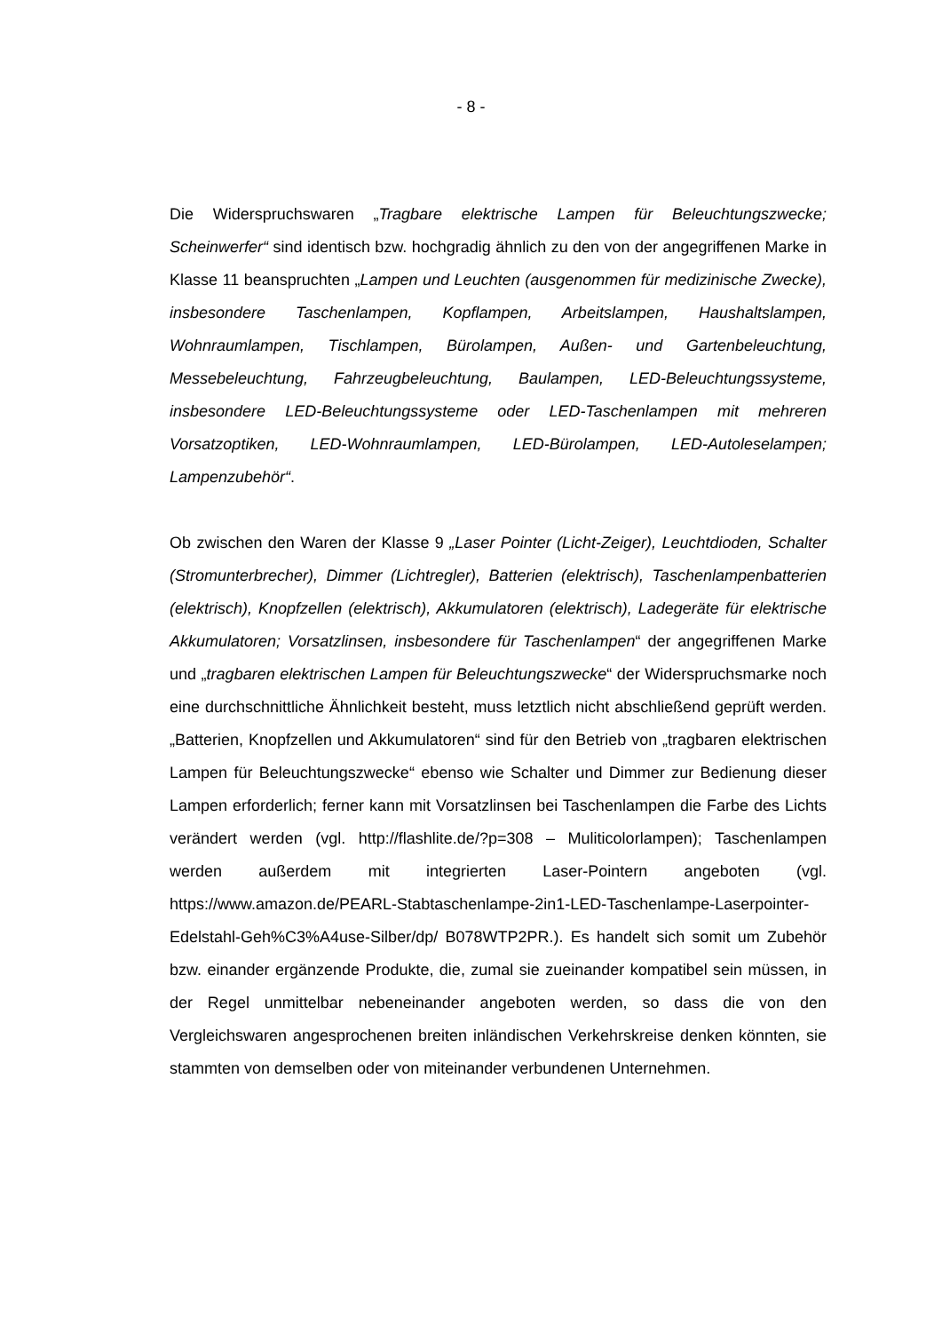- 8 -
Die Widerspruchswaren „Tragbare elektrische Lampen für Beleuchtungszwe­cke; Scheinwerfer“ sind identisch bzw. hochgradig ähnlich zu den von der an­gegriffenen Marke in Klasse 11 beanspruchten „Lampen und Leuchten (aus­genommen für medizinische Zwecke), insbesondere Taschenlampen, Kopf­lampen, Arbeitslampen, Haushaltslampen, Wohnraumlampen, Tischlampen, Bürolampen, Außen- und Gartenbeleuchtung, Messebeleuchtung, Fahrzeug­beleuchtung, Baulampen, LED-Beleuchtungssysteme, insbesondere LED-Be­leuchtungssysteme oder LED-Taschenlampen mit mehreren Vorsatzoptiken, LED-Wohnraumlampen, LED-Bürolampen, LED-Autoleselampen; Lampenzu­behör“.
Ob zwischen den Waren der Klasse 9 „Laser Pointer (Licht-Zeiger), Leuchtdi­oden, Schalter (Stromunterbrecher), Dimmer (Lichtregler), Batterien (elektrisch), Taschenlampenbatterien (elektrisch), Knopfzellen (elektrisch), Ak­kumulatoren (elektrisch), Ladegeräte für elektrische Akkumulatoren; Vorsatz­linsen, insbesondere für Taschenlampen“ der angegriffenen Marke und „trag­baren elektrischen Lampen für Beleuchtungszwecke“ der Widerspruchsmarke noch eine durchschnittliche Ähnlichkeit besteht, muss letztlich nicht abschlie­ßend geprüft werden. „Batterien, Knopfzellen und Akkumulatoren“ sind für den Betrieb von „tragbaren elektrischen Lampen für Beleuchtungszwecke“ ebenso wie Schalter und Dimmer zur Bedienung dieser Lampen erforderlich; ferner kann mit Vorsatzlinsen bei Taschenlampen die Farbe des Lichts verändert werden (vgl. http://flashlite.de/?p=308 – Muliticolorlampen); Taschenlampen werden außerdem mit integrierten Laser-Pointern angeboten (vgl. https://www.amazon.de/PEARL-Stabtaschenlampe-2in1-LED-Taschenlampe-Laserpointer-Edelstahl-Geh%C3%A4use-Silber/dp/ B078WTP2PR.). Es han­delt sich somit um Zubehör bzw. einander ergänzende Produkte, die, zumal sie zueinander kompatibel sein müssen, in der Regel unmittelbar nebeneinan­der angeboten werden, so dass die von den Vergleichswaren angesproche­nen breiten inländischen Verkehrskreise denken könnten, sie stammten von demselben oder von miteinander verbundenen Unternehmen.